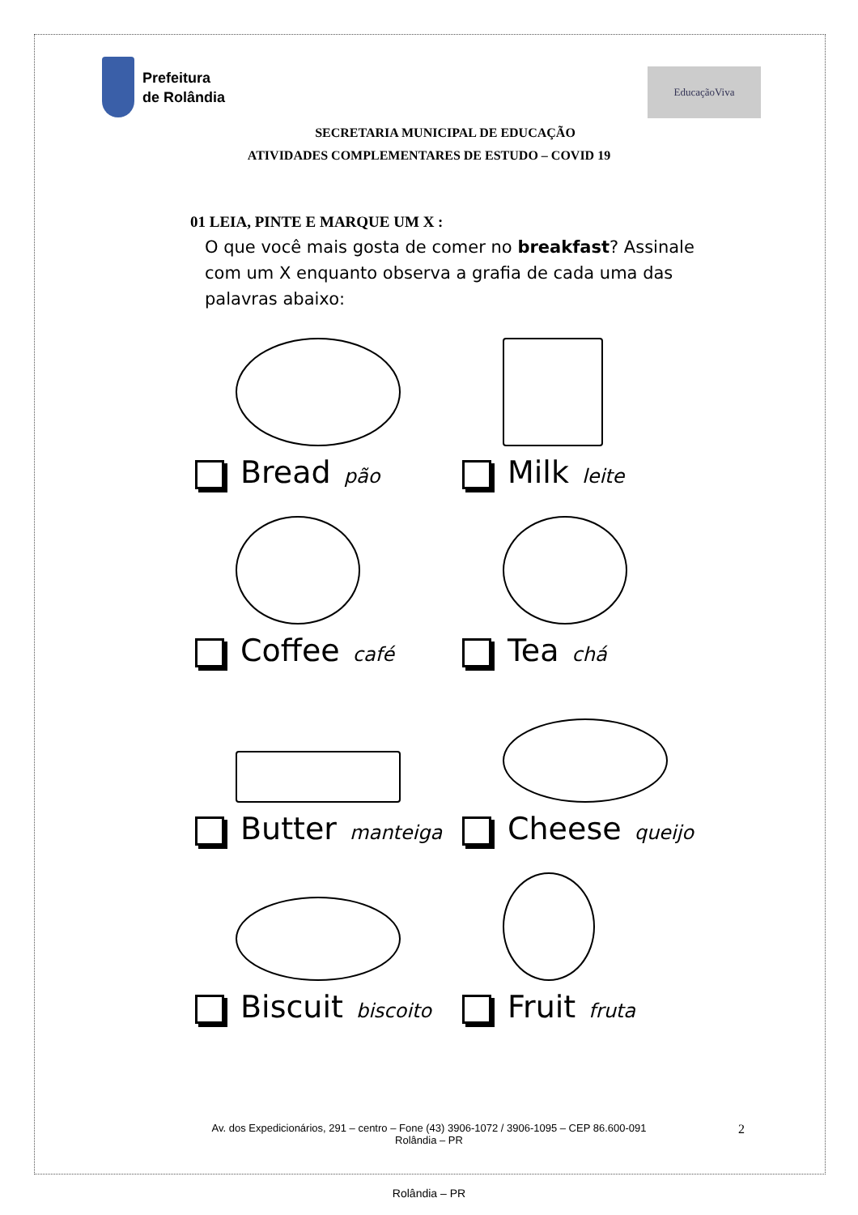Prefeitura
de Rolândia
EducaçãoViva
SECRETARIA MUNICIPAL DE EDUCAÇÃO
ATIVIDADES COMPLEMENTARES DE ESTUDO – COVID 19
01 LEIA, PINTE E MARQUE UM X :
O que você mais gosta de comer no breakfast? Assinale com um X enquanto observa a grafia de cada uma das palavras abaixo:
Bread pão
Milk leite
Coffee café
Tea chá
Butter manteiga
Cheese queijo
Biscuit biscoito
Fruit fruta
Av. dos Expedicionários, 291 – centro – Fone (43) 3906-1072 / 3906-1095 – CEP 86.600-091
Rolândia – PR
2
Rolândia – PR